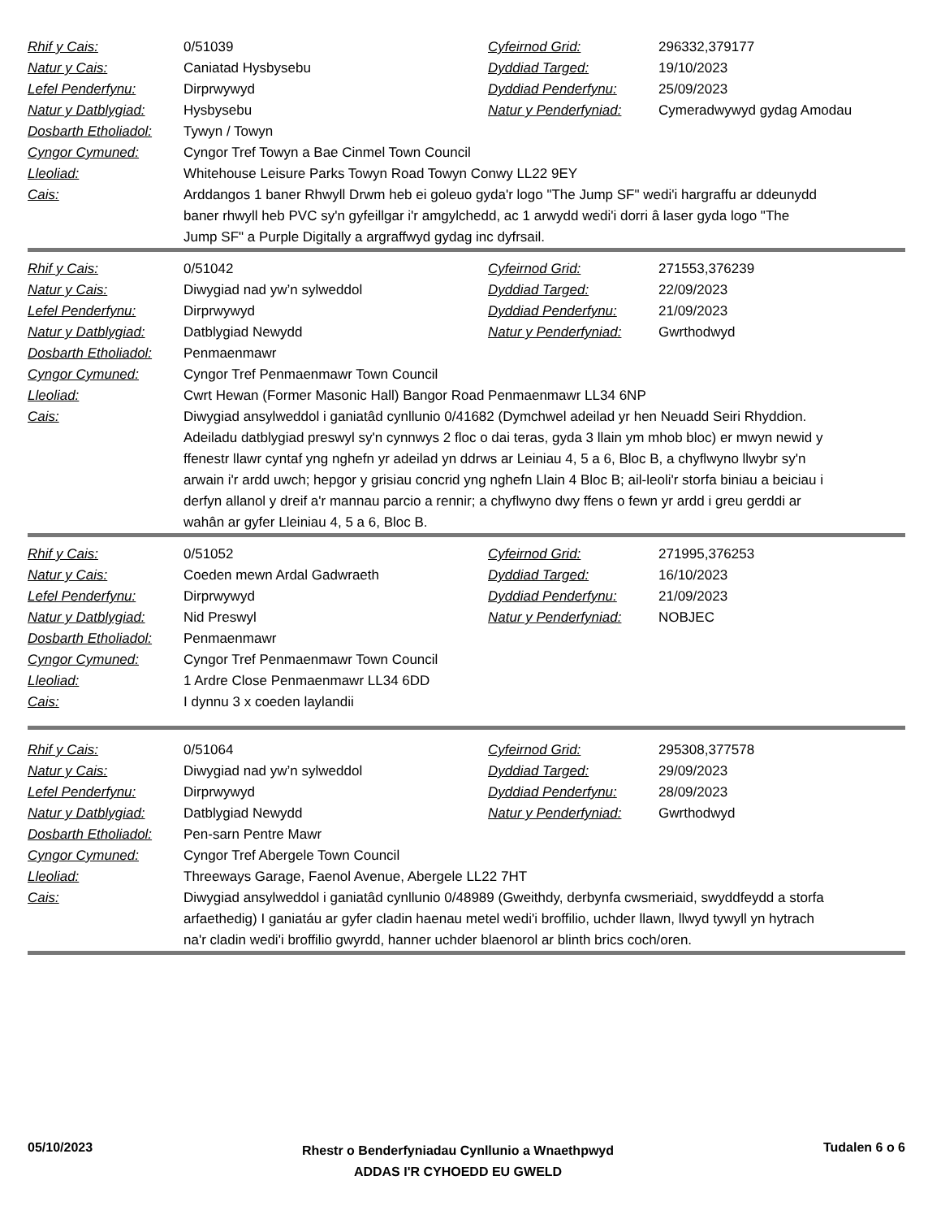| Rhif y Cais: | 0/51039 | Cyfeirnod Grid: | 296332,379177 |
| Natur y Cais: | Caniatad Hysbysebu | Dyddiad Targed: | 19/10/2023 |
| Lefel Penderfynu: | Dirprwywyd | Dyddiad Penderfynu: | 25/09/2023 |
| Natur y Datblygiad: | Hysbysebu | Natur y Penderfyniad: | Cymeradwywyd gydag Amodau |
| Dosbarth Etholiadol: | Tywyn / Towyn | | |
| Cyngor Cymuned: | Cyngor Tref Towyn a Bae Cinmel Town Council | | |
| Lleoliad: | Whitehouse Leisure Parks Towyn Road Towyn Conwy LL22 9EY | | |
| Cais: | Arddangos 1 baner Rhwyll Drwm heb ei goleuo gyda'r logo "The Jump SF" wedi'i hargraffu ar ddeunydd baner rhwyll heb PVC sy'n gyfeillgar i'r amgylchedd, ac 1 arwydd wedi'i dorri â laser gyda logo "The Jump SF" a Purple Digitally a argraffwyd gydag inc dyfrsail. | | |
| Rhif y Cais: | 0/51042 | Cyfeirnod Grid: | 271553,376239 |
| Natur y Cais: | Diwygiad nad yw’n sylweddol | Dyddiad Targed: | 22/09/2023 |
| Lefel Penderfynu: | Dirprwywyd | Dyddiad Penderfynu: | 21/09/2023 |
| Natur y Datblygiad: | Datblygiad Newydd | Natur y Penderfyniad: | Gwrthodwyd |
| Dosbarth Etholiadol: | Penmaenmawr | | |
| Cyngor Cymuned: | Cyngor Tref Penmaenmawr Town Council | | |
| Lleoliad: | Cwrt Hewan (Former Masonic Hall) Bangor Road Penmaenmawr LL34 6NP | | |
| Cais: | Diwygiad ansylweddol i ganiatâd cynllunio 0/41682 (Dymchwel adeilad yr hen Neuadd Seiri Rhyddion. Adeiladu datblygiad preswyl sy'n cynnwys 2 floc o dai teras, gyda 3 llain ym mhob bloc) er mwyn newid y ffenestr llawr cyntaf yng nghefn yr adeilad yn ddrws ar Leiniau 4, 5 a 6, Bloc B, a chyflwyno llwybr sy'n arwain i'r ardd uwch; hepgor y grisiau concrid yng nghefn Llain 4 Bloc B; ail-leoli'r storfa biniau a beiciau i derfyn allanol y dreif a'r mannau parcio a rennir; a chyflwyno dwy ffens o fewn yr ardd i greu gerddi ar wahân ar gyfer Lleiniau 4, 5 a 6, Bloc B. | | |
| Rhif y Cais: | 0/51052 | Cyfeirnod Grid: | 271995,376253 |
| Natur y Cais: | Coeden mewn Ardal Gadwraeth | Dyddiad Targed: | 16/10/2023 |
| Lefel Penderfynu: | Dirprwywyd | Dyddiad Penderfynu: | 21/09/2023 |
| Natur y Datblygiad: | Nid Preswyl | Natur y Penderfyniad: | NOBJEC |
| Dosbarth Etholiadol: | Penmaenmawr | | |
| Cyngor Cymuned: | Cyngor Tref Penmaenmawr Town Council | | |
| Lleoliad: | 1 Ardre Close Penmaenmawr LL34 6DD | | |
| Cais: | I dynnu 3 x coeden laylandii | | |
| Rhif y Cais: | 0/51064 | Cyfeirnod Grid: | 295308,377578 |
| Natur y Cais: | Diwygiad nad yw’n sylweddol | Dyddiad Targed: | 29/09/2023 |
| Lefel Penderfynu: | Dirprwywyd | Dyddiad Penderfynu: | 28/09/2023 |
| Natur y Datblygiad: | Datblygiad Newydd | Natur y Penderfyniad: | Gwrthodwyd |
| Dosbarth Etholiadol: | Pen-sarn Pentre Mawr | | |
| Cyngor Cymuned: | Cyngor Tref Abergele Town Council | | |
| Lleoliad: | Threeways Garage, Faenol Avenue, Abergele LL22 7HT | | |
| Cais: | Diwygiad ansylweddol i ganiatâd cynllunio 0/48989 (Gweithdy, derbynfa cwsmeriaid, swyddfeydd a storfa arfaethedig) I ganiatáu ar gyfer cladin haenau metel wedi'i broffilio, uchder llawn, llwyd tywyll yn hytrach na'r cladin wedi'i broffilio gwyrdd, hanner uchder blaenorol ar blinth brics coch/oren. | | |
05/10/2023
Rhestr o Benderfyniadau Cynllunio a Wnaethpwyd
ADDAS I'R CYHOEDD EU GWELD
Tudalen 6 o 6